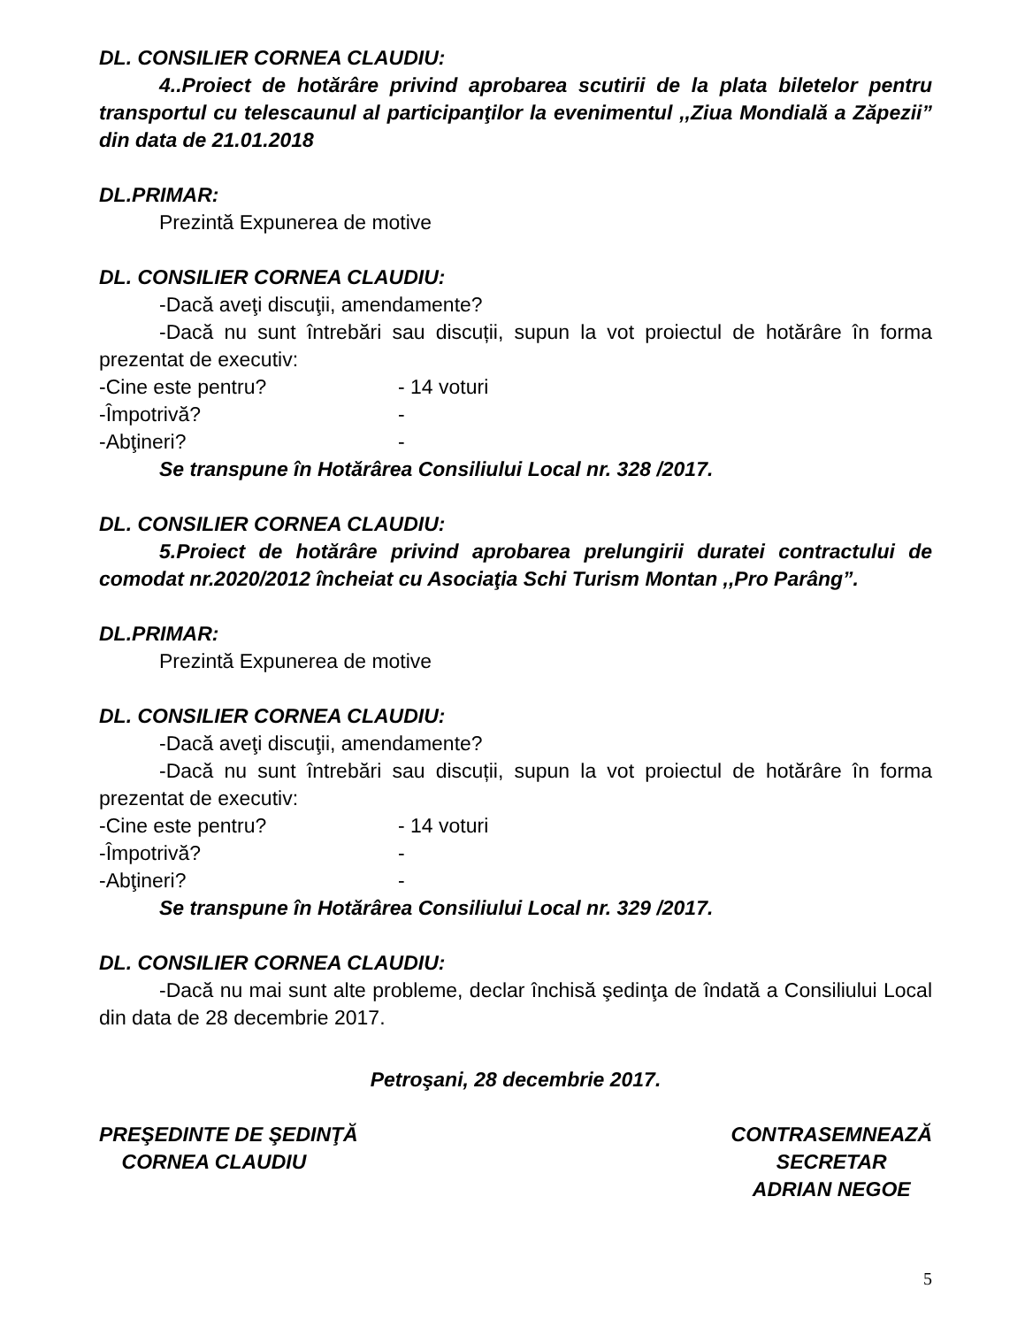DL. CONSILIER CORNEA CLAUDIU:
4..Proiect de hotărâre privind aprobarea scutirii de la plata biletelor pentru transportul cu telescaunul al participanţilor la evenimentul ,,Ziua Mondială a Zăpezii” din data de 21.01.2018
DL.PRIMAR:
Prezintă Expunerea de motive
DL. CONSILIER CORNEA CLAUDIU:
-Dacă aveţi discuţii, amendamente?
-Dacă nu sunt întrebări sau discuții, supun la vot proiectul de hotărâre în forma prezentat de executiv:
-Cine este pentru? - 14 voturi
-Împotrivă? -
-Abţineri? -
Se transpune în Hotărârea Consiliului Local nr. 328 /2017.
DL. CONSILIER CORNEA CLAUDIU:
5.Proiect de hotărâre privind aprobarea prelungirii duratei contractului de comodat nr.2020/2012 încheiat cu Asociaţia Schi Turism Montan ,,Pro Parâng”.
DL.PRIMAR:
Prezintă Expunerea de motive
DL. CONSILIER CORNEA CLAUDIU:
-Dacă aveţi discuţii, amendamente?
-Dacă nu sunt întrebări sau discuții, supun la vot proiectul de hotărâre în forma prezentat de executiv:
-Cine este pentru? - 14 voturi
-Împotrivă? -
-Abţineri? -
Se transpune în Hotărârea Consiliului Local nr. 329 /2017.
DL. CONSILIER CORNEA CLAUDIU:
-Dacă nu mai sunt alte probleme, declar închisă şedinţa de îndată a Consiliului Local din data de 28 decembrie 2017.
Petroşani, 28 decembrie 2017.
PREŞEDINTE DE ŞEDINŢĂ
CORNEA CLAUDIU
CONTRASEMNEAZĂ
SECRETAR
ADRIAN NEGOE
5